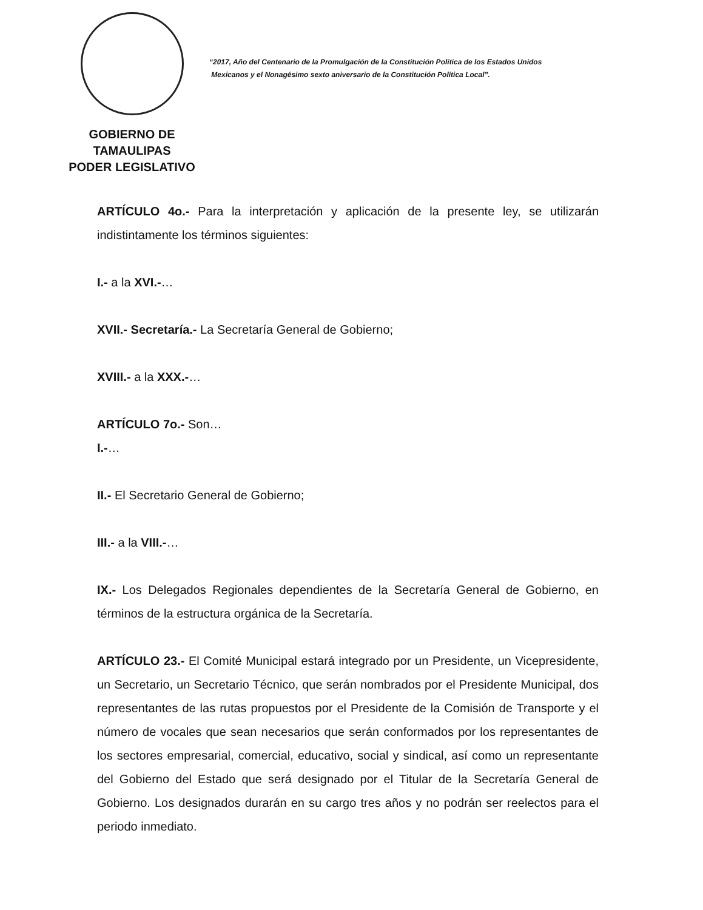GOBIERNO DE TAMAULIPAS
PODER LEGISLATIVO
“2017, Año del Centenario de la Promulgación de la Constitución Política de los Estados Unidos
Mexicanos y el Nonagésimo sexto aniversario de la Constitución Política Local”.
ARTÍCULO 4o.- Para la interpretación y aplicación de la presente ley, se utilizarán indistintamente los términos siguientes:
I.- a la XVI.-…
XVII.- Secretaría.- La Secretaría General de Gobierno;
XVIII.- a la XXX.-…
ARTÍCULO 7o.- Son…
I.-…
II.- El Secretario General de Gobierno;
III.- a la VIII.-…
IX.- Los Delegados Regionales dependientes de la Secretaría General de Gobierno, en términos de la estructura orgánica de la Secretaría.
ARTÍCULO 23.- El Comité Municipal estará integrado por un Presidente, un Vicepresidente, un Secretario, un Secretario Técnico, que serán nombrados por el Presidente Municipal, dos representantes de las rutas propuestos por el Presidente de la Comisión de Transporte y el número de vocales que sean necesarios que serán conformados por los representantes de los sectores empresarial, comercial, educativo, social y sindical, así como un representante del Gobierno del Estado que será designado por el Titular de la Secretaría General de Gobierno. Los designados durarán en su cargo tres años y no podrán ser reelectos para el periodo inmediato.